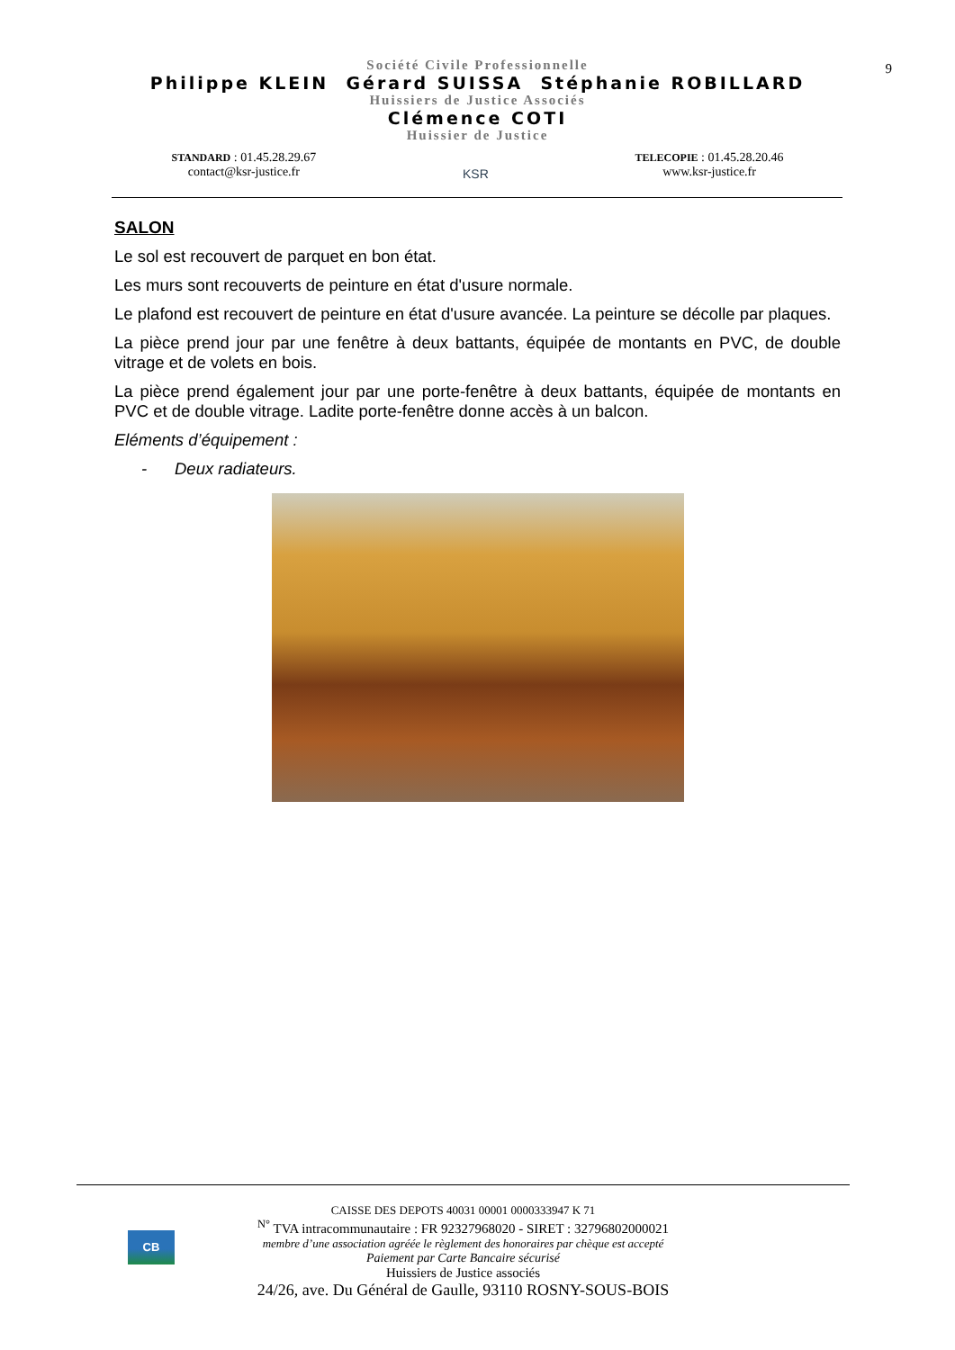9
Société Civile Professionnelle
Philippe KLEIN Gérard SUISSA Stéphanie ROBILLARD
Huissiers de Justice Associés
Clémence COTI
Huissier de Justice
STANDARD : 01.45.28.29.67
contact@ksr-justice.fr
KSR
TELECOPIE : 01.45.28.20.46
www.ksr-justice.fr
SALON
Le sol est recouvert de parquet en bon état.
Les murs sont recouverts de peinture en état d'usure normale.
Le plafond est recouvert de peinture en état d'usure avancée. La peinture se décolle par plaques.
La pièce prend jour par une fenêtre à deux battants, équipée de montants en PVC, de double vitrage et de volets en bois.
La pièce prend également jour par une porte-fenêtre à deux battants, équipée de montants en PVC et de double vitrage. Ladite porte-fenêtre donne accès à un balcon.
Eléments d’équipement :
- Deux radiateurs.
CB
CAISSE DES DEPOTS 40031 00001 0000333947 K 71
<sup>N°</sup> TVA intracommunautaire : FR 92327968020 - SIRET : 32796802000021
membre d’une association agréée le règlement des honoraires par chèque est accepté
Paiement par Carte Bancaire sécurisé
Huissiers de Justice associés
24/26, ave. Du Général de Gaulle, 93110 ROSNY-SOUS-BOIS